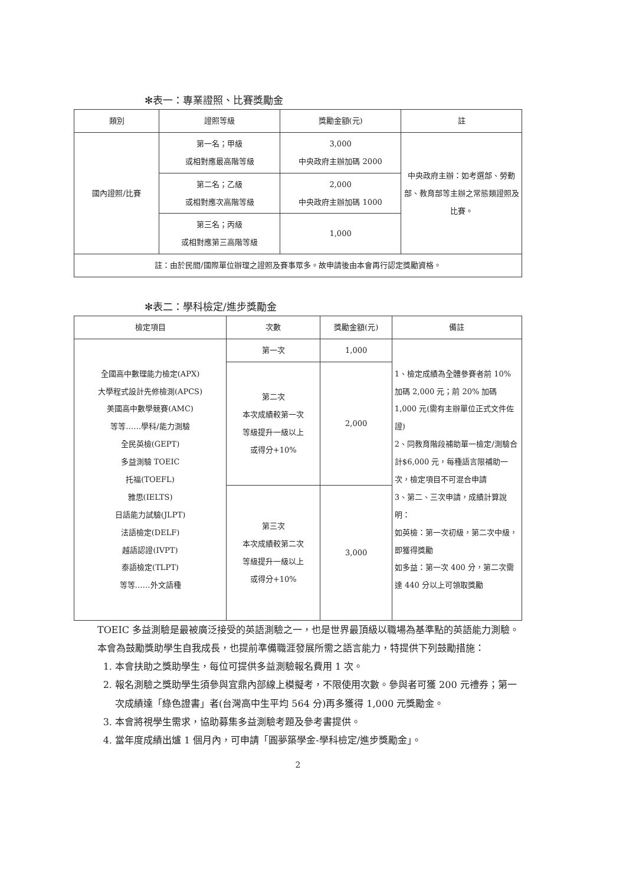✻表一：專業證照、比賽獎勵金
| 類別 | 證照等級 | 獎勵金額(元) | 註 |
| --- | --- | --- | --- |
| 國內證照/比賽 | 第一名；甲級 或相對應最高階等級 | 3,000 中央政府主辦加碼 2000 | 中央政府主辦：如考選部、勞動部、教育部等主辦之常態類證照及比賽。 |
| | 第二名；乙級 或相對應次高階等級 | 2,000 中央政府主辦加碼 1000 | |
| | 第三名；丙級 或相對應第三高階等級 | 1,000 | |
| 註：由於民間/國際單位辦理之證照及賽事眾多。故申請後由本會再行認定獎勵資格。 | | | |
✻表二：學科檢定/進步獎勵金
| 檢定項目 | 次數 | 獎勵金額(元) | 備註 |
| --- | --- | --- | --- |
| 全國高中數理能力檢定(APX) 大學程式設計先修檢測(APCS) 美國高中數學競賽(AMC) 等等……學科/能力測驗 全民英檢(GEPT) 多益測驗 TOEIC 托福(TOEFL) 雅思(IELTS) 日語能力試驗(JLPT) 法語檢定(DELF) 越語認證(IVPT) 泰語檢定(TLPT) 等等……外文語種 | 第一次 | 1,000 | 1、檢定成績為全體參賽者前 10% 加碼 2,000 元；前 20% 加碼 1,000 元(需有主辦單位正式文件佐證) 2、同教育階段補助單一檢定/測驗合計$6,000 元，每種語言限補助一次，檢定項目不可混合申請 3、第二、三次申請，成績計算說明： 如英檢：第一次初級，第二次中級，即獲得獎勵 如多益：第一次 400 分，第二次需達 440 分以上可領取獎勵 |
| | 第二次 本次成績較第一次 等級提升一級以上 或得分+10% | 2,000 | |
| | 第三次 本次成績較第二次 等級提升一級以上 或得分+10% | 3,000 | |
TOEIC 多益測驗是最被廣泛接受的英語測驗之一，也是世界最頂級以職場為基準點的英語能力測驗。本會為鼓勵獎助學生自我成長，也提前準備職涯發展所需之語言能力，特提供下列鼓勵措施：
1. 本會扶助之獎助學生，每位可提供多益測驗報名費用 1 次。
2. 報名測驗之獎助學生須參與宜鼎內部線上模擬考，不限使用次數。參與者可獲 200 元禮券；第一次成績達「綠色證書」者(台灣高中生平均 564 分)再多獲得 1,000 元獎勵金。
3. 本會將視學生需求，協助募集多益測驗考題及參考書提供。
4. 當年度成績出爐 1 個月內，可申請「圓夢築學金-學科檢定/進步獎勵金」。
2